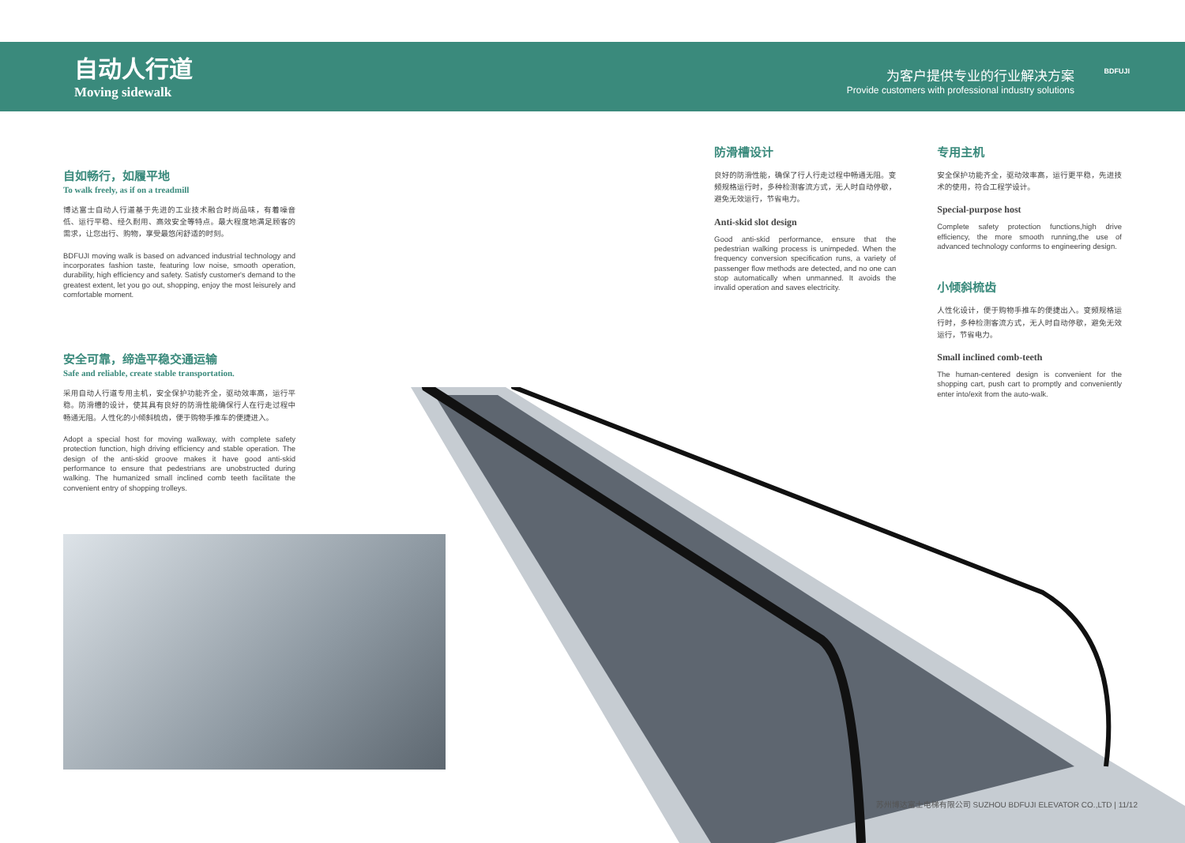自动人行道
Moving sidewalk
为客户提供专业的行业解决方案
Provide customers with professional industry solutions
BDFUJI
自如畅行，如履平地
To walk freely, as if on a treadmill
博达富士自动人行道基于先进的工业技术融合时尚品味，有着噪音低、运行平稳、经久耐用、高效安全等特点。最大程度地满足顾客的需求，让您出行、购物，享受最悠闲舒适的时刻。
BDFUJI moving walk is based on advanced industrial technology and incorporates fashion taste, featuring low noise, smooth operation, durability, high efficiency and safety. Satisfy customer's demand to the greatest extent, let you go out, shopping, enjoy the most leisurely and comfortable moment.
安全可靠，缔造平稳交通运输
Safe and reliable, create stable transportation.
采用自动人行道专用主机，安全保护功能齐全，驱动效率高，运行平稳。防滑槽的设计，使其具有良好的防滑性能确保行人在行走过程中畅通无阻。人性化的小倾斜梳齿，便于购物手推车的便捷进入。
Adopt a special host for moving walkway, with complete safety protection function, high driving efficiency and stable operation. The design of the anti-skid groove makes it have good anti-skid performance to ensure that pedestrians are unobstructed during walking. The humanized small inclined comb teeth facilitate the convenient entry of shopping trolleys.
防滑槽设计
良好的防滑性能，确保了行人行走过程中畅通无阻。变频规格运行时，多种检测客流方式，无人时自动停歇，避免无效运行，节省电力。
Anti-skid slot design
Good anti-skid performance, ensure that the pedestrian walking process is unimpeded. When the frequency conversion specification runs, a variety of passenger flow methods are detected, and no one can stop automatically when unmanned. It avoids the invalid operation and saves electricity.
专用主机
安全保护功能齐全，驱动效率高，运行更平稳，先进技术的使用，符合工程学设计。
Special-purpose host
Complete safety protection functions,high drive efficiency, the more smooth running,the use of advanced technology conforms to engineering design.
小倾斜梳齿
人性化设计，便于购物手推车的便捷出入。变频规格运行时，多种检测客流方式，无人时自动停歇，避免无效运行，节省电力。
Small inclined comb-teeth
The human-centered design is convenient for the shopping cart, push cart to promptly and conveniently enter into/exit from the auto-walk.
苏州博达富士电梯有限公司 SUZHOU BDFUJI ELEVATOR CO.,LTD | 11/12